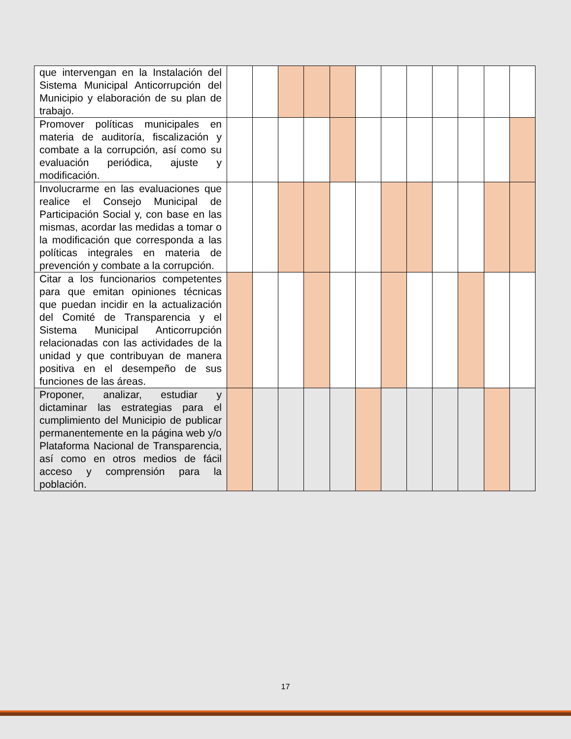| que intervengan en la Instalación del Sistema Municipal Anticorrupción del Municipio y elaboración de su plan de trabajo. | | | | | | | | | | | | |
| Promover políticas municipales en materia de auditoría, fiscalización y combate a la corrupción, así como su evaluación periódica, ajuste y modificación. | | | | | | | | | | | | |
| Involucrarme en las evaluaciones que realice el Consejo Municipal de Participación Social y, con base en las mismas, acordar las medidas a tomar o la modificación que corresponda a las políticas integrales en materia de prevención y combate a la corrupción. | | | | | | | | | | | | |
| Citar a los funcionarios competentes para que emitan opiniones técnicas que puedan incidir en la actualización del Comité de Transparencia y el Sistema Municipal Anticorrupción relacionadas con las actividades de la unidad y que contribuyan de manera positiva en el desempeño de sus funciones de las áreas. | | | | | | | | | | | | |
| Proponer, analizar, estudiar y dictaminar las estrategias para el cumplimiento del Municipio de publicar permanentemente en la página web y/o Plataforma Nacional de Transparencia, así como en otros medios de fácil acceso y comprensión para la población. | | | | | | | | | | | | |
17